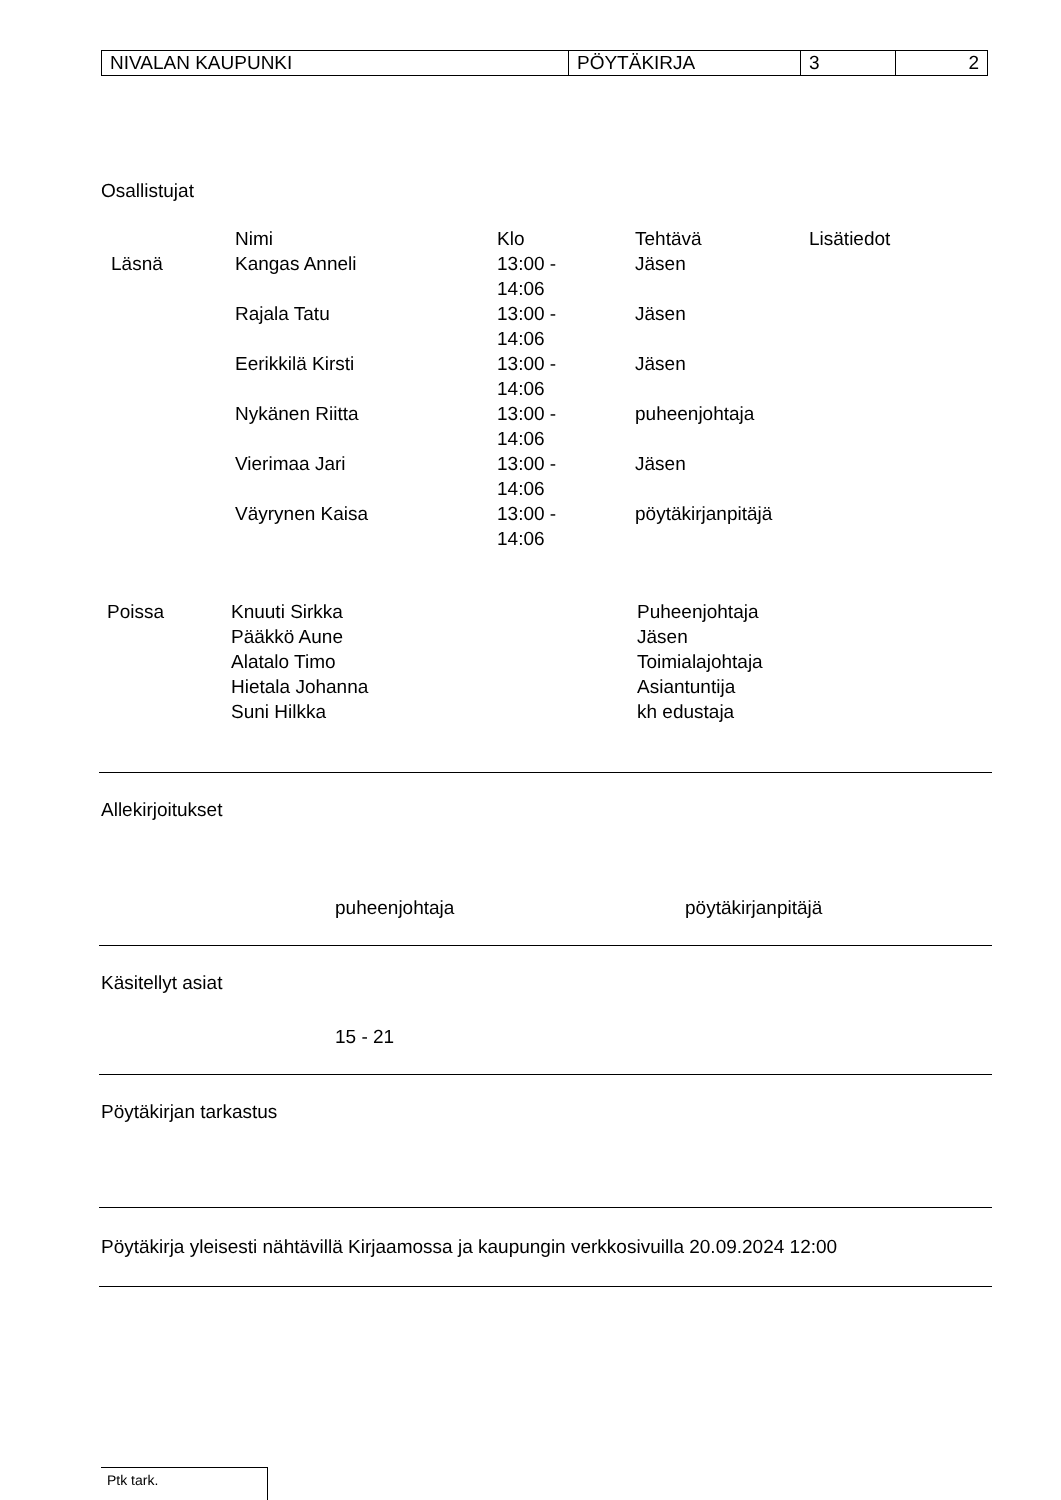| NIVALAN KAUPUNKI | PÖYTÄKIRJA | 3 | 2 |
Osallistujat
| | Nimi | Klo | Tehtävä | Lisätiedot |
| --- | --- | --- | --- | --- |
| Läsnä | Kangas Anneli | 13:00 - 14:06 | Jäsen | |
| | Rajala Tatu | 13:00 - 14:06 | Jäsen | |
| | Eerikkilä Kirsti | 13:00 - 14:06 | Jäsen | |
| | Nykänen Riitta | 13:00 - 14:06 | puheenjohtaja | |
| | Vierimaa Jari | 13:00 - 14:06 | Jäsen | |
| | Väyrynen Kaisa | 13:00 - 14:06 | pöytäkirjanpitäjä | |
| Poissa | Knuuti Sirkka | Puheenjohtaja |
| | Pääkkö Aune | Jäsen |
| | Alatalo Timo | Toimialajohtaja |
| | Hietala Johanna | Asiantuntija |
| | Suni Hilkka | kh edustaja |
Allekirjoitukset
puheenjohtaja pöytäkirjanpitäjä
Käsitellyt asiat
15 - 21
Pöytäkirjan tarkastus
Pöytäkirja yleisesti nähtävillä Kirjaamossa ja kaupungin verkkosivuilla 20.09.2024 12:00
Ptk tark.